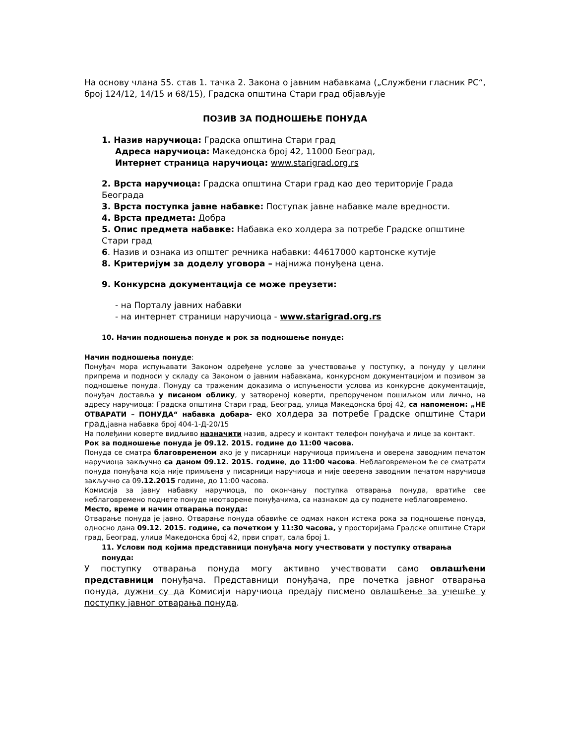На основу члана 55. став 1. тачка 2. Закона о јавним набавкама („Службени гласник РС“, број 124/12, 14/15 и 68/15), Градска општина Стари град објављује
ПОЗИВ ЗА ПОДНОШЕЊЕ ПОНУДА
1. Назив наручиоца: Градска општина Стари град
Адреса наручиоца: Македонска број 42, 11000 Београд,
Интернет страница наручиоца: www.starigrad.org.rs
2. Врста наручиоца: Градска општина Стари град као део територије Града Београда
3. Врста поступка јавне набавке: Поступак јавне набавке мале вредности.
4. Врста предмета: Добра
5. Опис предмета набавке: Набавка еко холдера за потребе Градске општине Стари град
6. Назив и ознака из општег речника набавки: 44617000 картонске кутије
8. Критеријум за доделу уговора – најнижа понуђена цена.
9. Конкурсна документација се може преузети:
- на Порталу јавних набавки
- на интернет страници наручиоца - www.starigrad.org.rs
10. Начин подношења понуде и рок за подношење понуде:
Начин подношења понуде:
Понуђач мора испуњавати Законом одређене услове за учествовање у поступку, а понуду у целини припрема и подноси у складу са Законом о јавним набавкама, конкурсном документацијом и позивом за подношење понуда. Понуду са траженим доказима о испуњености услова из конкурсне документације, понуђач доставља у писаном облику, у затвореној коверти, препорученом пошиљком или лично, на адресу наручиоца: Градска општина Стари град, Београд, улица Македонска број 42, са напоменом: „НЕ ОТВАРАТИ – ПОНУДА“ набавка добара- еко холдера за потребе Градске општине Стари град, јавна набавка број 404-1-Д-20/15
На полеђини коверте видљиво назначити назив, адресу и контакт телефон понуђача и лице за контакт.
Рок за подношење понуда је 09.12. 2015. године до 11:00 часова.
Понуда се сматра благовременом ако је у писарници наручиоца примљена и оверена заводним печатом наручиоца закључно са даном 09.12. 2015. године, до 11:00 часова. Неблаговременом ће се сматрати понуда понуђача која није примљена у писарници наручиоца и није оверена заводним печатом наручиоца закључно са 09.12.2015 године, до 11:00 часова.
Комисија за јавну набавку наручиоца, по окончању поступка отварања понуда, вратиће све неблаговремено поднете понуде неотворене понуђачима, са назнаком да су поднете неблаговремено.
Место, време и начин отварања понуда:
Отварање понуда је јавно. Отварање понуда обавиће се одмах након истека рока за подношење понуда, односно дана 09.12. 2015. године, са почетком у 11:30 часова, у просторијама Градске општине Стари град, Београд, улица Македонска број 42, први спрат, сала број 1.
11. Услови под којима представници понуђача могу учествовати у поступку отварања понуда:
У поступку отварања понуда могу активно учествовати само овлашћени представници понуђача. Представници понуђача, пре почетка јавног отварања понуда, дужни су да Комисији наручиоца предају писмено овлашћење за учешће у поступку јавног отварања понуда.